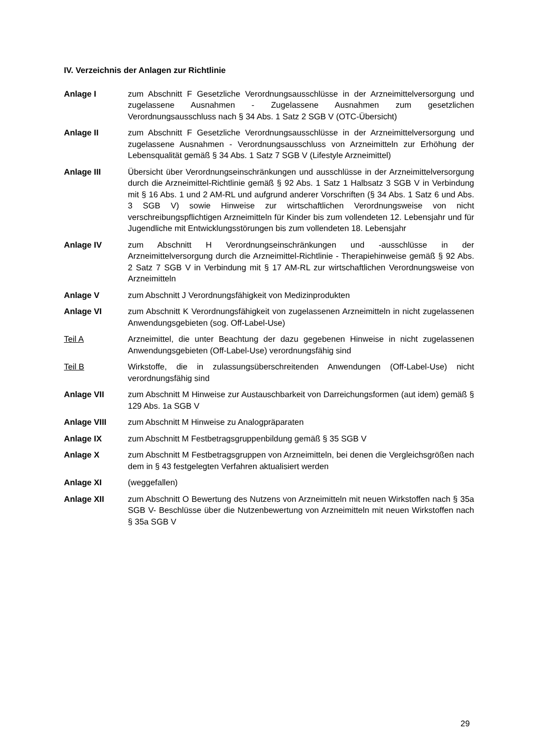IV. Verzeichnis der Anlagen zur Richtlinie
Anlage I zum Abschnitt F Gesetzliche Verordnungsausschlüsse in der Arzneimittelversorgung und zugelassene Ausnahmen - Zugelassene Ausnahmen zum gesetzlichen Verordnungsausschluss nach § 34 Abs. 1 Satz 2 SGB V (OTC-Übersicht)
Anlage II zum Abschnitt F Gesetzliche Verordnungsausschlüsse in der Arzneimittelversorgung und zugelassene Ausnahmen - Verordnungsausschluss von Arzneimitteln zur Erhöhung der Lebensqualität gemäß § 34 Abs. 1 Satz 7 SGB V (Lifestyle Arzneimittel)
Anlage III Übersicht über Verordnungseinschränkungen und ausschlüsse in der Arzneimittelversorgung durch die Arzneimittel-Richtlinie gemäß § 92 Abs. 1 Satz 1 Halbsatz 3 SGB V in Verbindung mit § 16 Abs. 1 und 2 AM-RL und aufgrund anderer Vorschriften (§ 34 Abs. 1 Satz 6 und Abs. 3 SGB V) sowie Hinweise zur wirtschaftlichen Verordnungsweise von nicht verschreibungspflichtigen Arzneimitteln für Kinder bis zum vollendeten 12. Lebensjahr und für Jugendliche mit Entwicklungsstörungen bis zum vollendeten 18. Lebensjahr
Anlage IV zum Abschnitt H Verordnungseinschränkungen und -ausschlüsse in der Arzneimittelversorgung durch die Arzneimittel-Richtlinie - Therapiehinweise gemäß § 92 Abs. 2 Satz 7 SGB V in Verbindung mit § 17 AM-RL zur wirtschaftlichen Verordnungsweise von Arzneimitteln
Anlage V zum Abschnitt J Verordnungsfähigkeit von Medizinprodukten
Anlage VI zum Abschnitt K Verordnungsfähigkeit von zugelassenen Arzneimitteln in nicht zugelassenen Anwendungsgebieten (sog. Off-Label-Use)
Teil A Arzneimittel, die unter Beachtung der dazu gegebenen Hinweise in nicht zugelassenen Anwendungsgebieten (Off-Label-Use) verordnungsfähig sind
Teil B Wirkstoffe, die in zulassungsüberschreitenden Anwendungen (Off-Label-Use) nicht verordnungsfähig sind
Anlage VII zum Abschnitt M Hinweise zur Austauschbarkeit von Darreichungsformen (aut idem) gemäß § 129 Abs. 1a SGB V
Anlage VIII zum Abschnitt M Hinweise zu Analogpräparaten
Anlage IX zum Abschnitt M Festbetragsgruppenbildung gemäß § 35 SGB V
Anlage X zum Abschnitt M Festbetragsgruppen von Arzneimitteln, bei denen die Vergleichsgrößen nach dem in § 43 festgelegten Verfahren aktualisiert werden
Anlage XI (weggefallen)
Anlage XII zum Abschnitt O Bewertung des Nutzens von Arzneimitteln mit neuen Wirkstoffen nach § 35a SGB V- Beschlüsse über die Nutzenbewertung von Arzneimitteln mit neuen Wirkstoffen nach § 35a SGB V
29